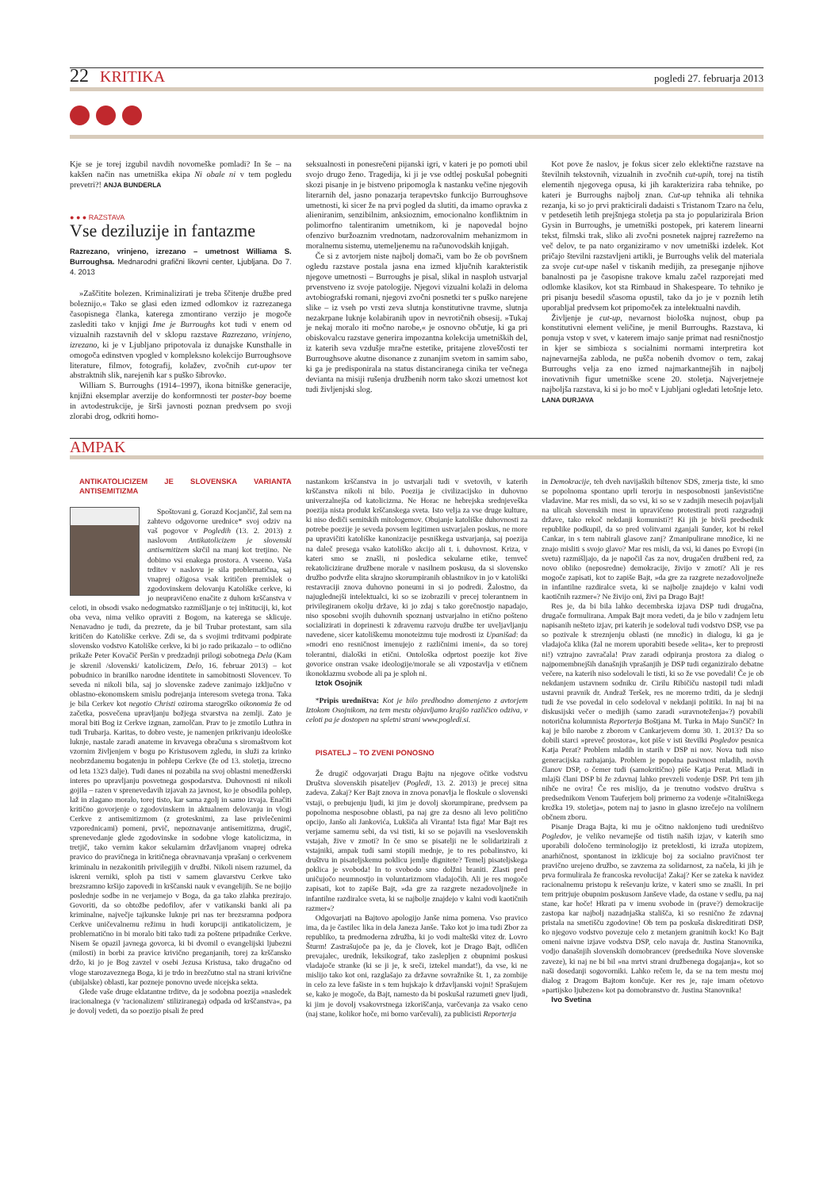22 KRITIKA
pogledi 27. februarja 2013
Kje se je torej izgubil navdih novomeške pomladi? In še – na kakšen način nas umetniška ekipa Ni obale ni v tem pogledu prevetri?! ANJA BUNDERLA
● ● ● RAZSTAVA
Vse deziluzije in fantazme
Razrezano, vrinjeno, izrezano – umetnost Williama S. Burroughsa. Mednarodni grafični likovni center, Ljubljana. Do 7. 4. 2013
»Zaščitite bolezen. Kriminalizirati je treba ščitenje družbe pred boleznijo.« Tako se glasi eden izmed odlomkov iz razrezanega časopisnega članka, katerega zmontirano verzijo je mogoče zaslediti tako v knjigi Ime je Burroughs kot tudi v enem od vizualnih razstavnih del v sklopu razstave Razrezano, vrinjeno, izrezano, ki je v Ljubljano pripotovala iz dunajske Kunsthalle in omogoča edinstven vpogled v kompleksno kolekcijo Burroughsove literature, filmov, fotografij, kolažev, zvočnih cut-upov ter abstraktnih slik, narejenih kar s puško šibrovko.
William S. Burroughs (1914–1997), ikona bitniške generacije, knjižni eksemplar averzije do konformnosti ter poster-boy boeme in avtodestrukcije, je širši javnosti poznan predvsem po svoji zlorabi drog, odkriti homo-
seksualnosti in ponesrečeni pijanski igri, v kateri je po pomoti ubil svojo drugo ženo. Tragedija, ki ji je vse odtlej poskušal pobegniti skozi pisanje in je bistveno pripomogla k nastanku večine njegovih literarnih del, jasno ponazarja terapevtsko funkcijo Burroughsove umetnosti, ki sicer že na prvi pogled da slutiti, da imamo opravka z alieniranim, senzibilnim, anksioznim, emocionalno konfliktnim in polimorfno talentiranim umetnikom, ki je napovedal bojno ofenzivo buržoaznim vrednotam, nadzorovalnim mehanizmom in moralnemu sistemu, utemeljenemu na računovodskih knjigah.
Če si z avtorjem niste najbolj domači, vam bo že ob površnem ogledu razstave postala jasna ena izmed ključnih karakteristik njegove umetnosti – Burroughs je pisal, slikal in nasploh ustvarjal prvenstveno iz svoje patologije. Njegovi vizualni kolaži in deloma avtobiografski romani, njegovi zvočni posnetki ter s puško narejene slike – iz vseh po vrsti zeva slutnja konstitutivne travme, slutnja nezakrpane luknje kolabiranih upov in nevrotičnih obsesij. »Tukaj je nekaj moralo iti močno narobe,« je osnovno občutje, ki ga pri obiskovalcu razstave generira impozantna kolekcija umetniških del, iz katerih seva vzdušje mračne estetike, pritajene zloveščosti ter Burroughsove akutne disonance z zunanjim svetom in samim sabo, ki ga je predisponirala na status distanciranega cinika ter večnega devianta na misiji rušenja družbenih norm tako skozi umetnost kot tudi življenjski slog.
Kot pove že naslov, je fokus sicer zelo eklektične razstave na številnih tekstovnih, vizualnih in zvočnih cut-upih, torej na tistih elementih njegovega opusa, ki jih karakterizira raba tehnike, po kateri je Burroughs najbolj znan. Cut-up tehnika ali tehnika rezanja, ki so jo prvi prakticirali dadaisti s Tristanom Tzaro na čelu, v petdesetih letih prejšnjega stoletja pa sta jo popularizirala Brion Gysin in Burroughs, je umetniški postopek, pri katerem linearni tekst, filmski trak, sliko ali zvočni posnetek najprej razrežemo na več delov, te pa nato organiziramo v nov umetniški izdelek. Kot pričajo številni razstavljeni artikli, je Burroughs velik del materiala za svoje cut-upe našel v tiskanih medijih, za preseganje njihove banalnosti pa je časopisne trakove kmalu začel razporejati med odlomke klasikov, kot sta Rimbaud in Shakespeare. To tehniko je pri pisanju besedil sčasoma opustil, tako da jo je v poznih letih uporabljal predvsem kot pripomoček za intelektualni navdih.
Življenje je cut-up, nevarnost biološka nujnost, obup pa konstitutivni element veličine, je menil Burroughs. Razstava, ki ponuja vstop v svet, v katerem imajo sanje primat nad resničnostjo in kjer se simbioza s socialnimi normami interpretira kot najnevarnejša zabloda, ne pušča nobenih dvomov o tem, zakaj Burroughs velja za eno izmed najmarkantnejših in najbolj inovativnih figur umetniške scene 20. stoletja. Najverjetneje najboljša razstava, ki si jo bo moč v Ljubljani ogledati letošnje leto.
LANA DURJAVA
AMPAK
ANTIKATOLICIZEM JE SLOVENSKA VARIANTA ANTISEMITIZMA
Spoštovani g. Gorazd Kocjančič, žal sem na zahtevo odgovorne urednice* svoj odziv na vaš pogovor v Pogledih (13. 2. 2013) z naslovom Antikatolicizem je slovenski antisemitizem skrčil na manj kot tretjino. Ne dobimo vsi enakega prostora. A vseeno. Vaša trditev v naslovu je sila problematična, saj vnaprej ožigosa vsak kritičen premislek o zgodovinskem delovanju Katoliške cerkve, ki jo neupravičeno enačite z duhom krščanstva v celoti, in obsodi vsako nedogmatsko razmišljanje o tej inštituciji, ki, kot oba veva, nima veliko opraviti z Bogom, na katerega se sklicuje. Nenavadno je tudi, da prezrete, da je bil Trubar protestant, sam sila kritičen do Katoliške cerkve. Zdi se, da s svojimi trditvami podpirate slovensko vodstvo Katoliške cerkve, ki bi jo rado prikazalo – to odlično prikaže Peter Kovačič Peršin v predzadnji prilogi sobotnega Dela (Kam je skrenil /slovenski/ katolicizem, Delo, 16. februar 2013) – kot pobudnico in branilko narodne identitete in samobitnosti Slovencev. To seveda ni nikoli bila, saj jo slovenske zadeve zanimajo izključno v oblastno-ekonomskem smislu podrejanja interesom svetega trona. Taka je bila Cerkev kot negotio Christi oziroma starogrško oikonomia že od začetka, posvečena upravljanju božjega stvarstva na zemlji. Zato je moral biti Bog iz Cerkve izgnan, zamolčan. Prav to je zmotilo Luthra in tudi Trubarja. Karitas, to dobro veste, je namenjen prikrivanju ideološke luknje, nastale zaradi anateme in krvavega obračuna s siromaštvom kot vzornim življenjem v bogu po Kristusovem zgledu, in služi za krinko neobrzdanemu bogatenju in pohlepu Cerkve (že od 13. stoletja, izrecno od leta 1323 dalje). Tudi danes ni pozabila na svoj oblastni menedžerski interes po upravljanju posvetnega gospodarstva. Duhovnosti ni nikoli gojila – razen v sprenevedavih izjavah za javnost, ko je obsodila pohlep, laž in zlagano moralo, torej tisto, kar sama zgolj in samo izvaja. Enačiti kritično govorjenje o zgodovinskem in aktualnem delovanju in vlogi Cerkve z antisemitizmom (z grotesknimi, za lase privlečenimi vzporednicami) pomeni, prvič, nepoznavanje antisemitizma, drugič, sprenevedanje glede zgodovinske in sodobne vloge katolicizma, in tretjič, tako vernim kakor sekularnim državljanom vnaprej odreka pravico do pravičnega in kritičnega obravnavanja vprašanj o cerkvenem kriminalu in nezakonitih privilegijih v družbi. Nikoli nisem razumel, da iskreni verniki, sploh pa tisti v samem glavarstvu Cerkve tako brezsramno kršijo zapovedi in krščanski nauk v evangelijih. Se ne bojijo poslednje sodbe in ne verjamejo v Boga, da ga tako zlahka prezirajo. Govoriti, da so obtožbe pedofilov, afer v vatikanski banki ali pa kriminalne, največje tajkunske luknje pri nas ter brezsramna podpora Cerkve uničevalnemu režimu in hudi korupciji antikatolicizem, je problematično in bi moralo biti tako tudi za poštene pripadnike Cerkve. Nisem še opazil javnega govorca, ki bi dvomil o evangelijski ljubezni (milosti) in borbi za pravice krivično preganjanih, torej za krščansko držo, ki jo je Bog zavzel v osebi Jezusa Kristusa, tako drugačno od vloge starozaveznega Boga, ki je trdo in brezčutno stal na strani krivične (ubijalske) oblasti, kar pozneje ponovno uvede nicejska sekta.
Glede vaše druge eklatantne trditve, da je sodobna poezija »nasledek iracionalnega (v 'racionalizem' stiliziranega) odpada od krščanstva«, pa je dovolj vedeti, da so poezijo pisali že pred
nastankom krščanstva in jo ustvarjali tudi v svetovih, v katerih krščanstva nikoli ni bilo. Poezija je civilizacijsko in duhovno univerzalnejša od katolicizma. Ne Horac ne hebrejska srednjeveška poezija nista produkt krščanskega sveta. Isto velja za vse druge kulture, ki niso dediči semitskih mitologemov. Obujanje katoliške duhovnosti za potrebe poezije je seveda povsem legitimen ustvarjalen poskus, ne more pa upravičiti katoliške kanonizacije pesniškega ustvarjanja, saj poezija na daleč presega vsako katoliško akcijo ali t. i. duhovnost. Kriza, v kateri smo se znašli, ni posledica sekularne etike, temveč rekatolicizirane družbene morale v nasilnem poskusu, da si slovensko družbo podvrže elita skrajno skorumpiranih oblastnikov in jo v katoliški restavraciji znova duhovno poneumi in si jo podredi. Žalostno, da najuglednejši intelektualci, ki so se izobrazili v precej tolerantnem in privilegiranem okolju države, ki jo zdaj s tako gorečnostjo napadajo, niso sposobni svojih duhovnih spoznanj ustvarjalno in etično pošteno socializirati in doprinesti k zdravemu razvoju družbe ter uveljavljanju navedene, sicer katoliškemu monoteizmu tuje modrosti iz Upanišad: da »modri eno resničnost imenujejo z različnimi imeni«, da so torej tolerantni, dialoški in etični. Ontološka odprtost poezije kot žive govorice onstran vsake ideologije/morale se ali vzpostavlja v etičnem ikonoklazmu svobode ali pa je sploh ni.
Iztok Osojnik
*Pripis uredništva: Kot je bilo predhodno domenjeno z avtorjem Iztokom Osojnikom, na tem mestu objavljamo krajšo različico odziva, v celoti pa je dostopen na spletni strani www.pogledi.si.
PISATELJ – TO ZVENI PONOSNO
Že drugič odgovarjati Dragu Bajtu na njegove očitke vodstvu Društva slovenskih pisateljev (Pogledi, 13. 2. 2013) je precej sitna zadeva. Zakaj? Ker Bajt znova in znova ponavlja le floskule o slovenski vstaji, o prebujenju ljudi, ki jim je dovolj skorumpirane, predvsem pa popolnoma nesposobne oblasti, pa naj gre za desno ali levo politično opcijo, Janšo ali Jankovića, Lukšiča ali Viranta! Ista figa! Mar Bajt res verjame samemu sebi, da vsi tisti, ki so se pojavili na vseslovenskih vstajah, žive v zmoti? In če smo se pisatelji ne le solidarizirali z vstajniki, ampak tudi sami stopili mednje, je to res pobalinstvo, ki društvu in pisateljskemu poklicu jemlje dignitete? Temelj pisateljskega poklica je svoboda! In to svobodo smo dolžni braniti. Zlasti pred uničujočo neumnostjo in voluntarizmom vladajočih. Ali je res mogoče zapisati, kot to zapiše Bajt, »da gre za razgrete nezadovoljneže in infantilne razdiralce sveta, ki se najbolje znajdejo v kalni vodi kaotičnih razmer«?
Odgovarjati na Bajtovo apologijo Janše nima pomena. Vso pravico ima, da je častilec lika in dela Janeza Janše. Tako kot jo ima tudi Zbor za republiko, ta predmoderna združba, ki jo vodi malteški vitez dr. Lovro Šturm! Zastrašujoče pa je, da je človek, kot je Drago Bajt, odličen prevajalec, urednik, leksikograf, tako zaslepljen z obupnimi poskusi vladajoče stranke (ki se ji je, k sreči, iztekel mandat!), da vse, ki ne mislijo tako kot oni, razglašajo za državne sovražnike št. 1, za zombije in celo za leve fašiste in s tem hujskajo k državljanski vojni! Sprašujem se, kako je mogoče, da Bajt, namesto da bi poskušal razumeti gnev ljudi, ki jim je dovolj vsakovrstnega izkoriščanja, varčevanja za vsako ceno (naj stane, kolikor hoče, mi bomo varčevali), za publicisti Reporterja
in Demokracije, teh dveh navijaških biltenov SDS, zmerja tiste, ki smo se popolnoma spontano uprli terorju in nesposobnosti janševistične vladavine. Mar res misli, da so vsi, ki so se v zadnjih mesecih pojavljali na ulicah slovenskih mest in upravičeno protestirali proti razgradnji države, tako rekoč nekdanji komunisti?! Ki jih je bivši predsednik republike podkupil, da so pred volitvami zganjali šunder, kot bi rekel Cankar, in s tem nabirali glasove zanj? Zmanipulirane množice, ki ne znajo misliti s svojo glavo? Mar res misli, da vsi, ki danes po Evropi (in svetu) razmišljajo, da je napočil čas za nov, drugačen družbeni red, za novo obliko (neposredne) demokracije, živijo v zmoti? Ali je res mogoče zapisati, kot to zapiše Bajt, »da gre za razgrete nezadovoljneže in infantilne razdiralce sveta, ki se najbolje znajdejo v kalni vodi kaotičnih razmer«? Ne živijo oni, živi pa Drago Bajt!
Res je, da bi bila lahko decembrska izjava DSP tudi drugačna, drugače formulirana. Ampak Bajt mora vedeti, da je bilo v zadnjem letu napisanih nešteto izjav, pri katerih je sodeloval tudi vodstvo DSP, vse pa so pozivale k streznjenju oblasti (ne množic) in dialogu, ki ga je vladajoča klika (žal ne morem uporabiti besede »elita«, ker to preprosti ni!) vztrajno zavračala! Prav zaradi odpiranja prostora za dialog o najpomembnejših današnjih vprašanjih je DSP tudi organiziralo debatne večere, na katerih niso sodelovali le tisti, ki so že vse povedali! Če je ob nekdanjem ustavnem sodniku dr. Cirilu Ribičiču nastopil tudi mladi ustavni pravnik dr. Andraž Teršek, res ne moremo trditi, da je slednji tudi že vse povedal in celo sodeloval v nekdanji politiki. In naj bi na diskusijski večer o medijih (samo zaradi »uravnoteženja«?) povabili notorična kolumnista Reporterja Boštjana M. Turka in Majo Sunčič? In kaj je bilo narobe z zborom v Cankarjevem domu 30. 1. 2013? Da so dobili starci »preveč prostora«, kot piše v isti številki Pogledov pesnica Katja Perat? Problem mladih in starih v DSP ni nov. Nova tudi niso generacijska razhajanja. Problem je popolna pasivnost mladih, novih članov DSP, o čemer tudi (samokritično) piše Katja Perat. Mladi in mlajši člani DSP bi že zdavnaj lahko prevzeli vodenje DSP. Pri tem jih nihče ne ovira! Če res mislijo, da je trenutno vodstvo društva s predsednikom Venom Tauferjem bolj primerno za vodenje »čitalniškega krožka 19. stoletja«, potem naj to jasno in glasno izrečejo na volilnem občnem zboru.
Pisanje Draga Bajta, ki mu je očitno naklonjeno tudi uredništvo Pogledov, je veliko nevarnejše od tistih naših izjav, v katerih smo uporabili določeno terminologijo iz preteklosti, ki izraža utopizem, anarhičnost, spontanost in izklicuje boj za socialno pravičnost ter pravično urejeno družbo, se zavzema za solidarnost, za načela, ki jih je prva formulirala že francoska revolucija! Zakaj? Ker se zateka k navidez racionalnemu pristopu k reševanju krize, v kateri smo se znašli. In pri tem pritrjuje obupnim poskusom Janševe vlade, da ostane v sedlu, pa naj stane, kar hoče! Hkrati pa v imenu svobode in (prave?) demokracije zastopa kar najbolj nazadnjaška stališča, ki so resnično že zdavnaj pristala na smetišču zgodovine! Ob tem pa poskuša diskreditirati DSP, ko njegovo vodstvo povezuje celo z metanjem granitnih kock! Ko Bajt omeni naivne izjave vodstva DSP, celo navaja dr. Justina Stanovnika, vodjo današnjih slovenskih domobrancev (predsednika Nove slovenske zaveze), ki naj ne bi bil »na mrtvi strani družbenega dogajanja«, kot so naši dosedanji sogovorniki. Lahko rečem le, da se na tem mestu moj dialog z Dragom Bajtom končuje. Ker res je, raje imam očetovo »partijsko ljubezen« kot pa domobranstvo dr. Justina Stanovnika!
Ivo Svetina